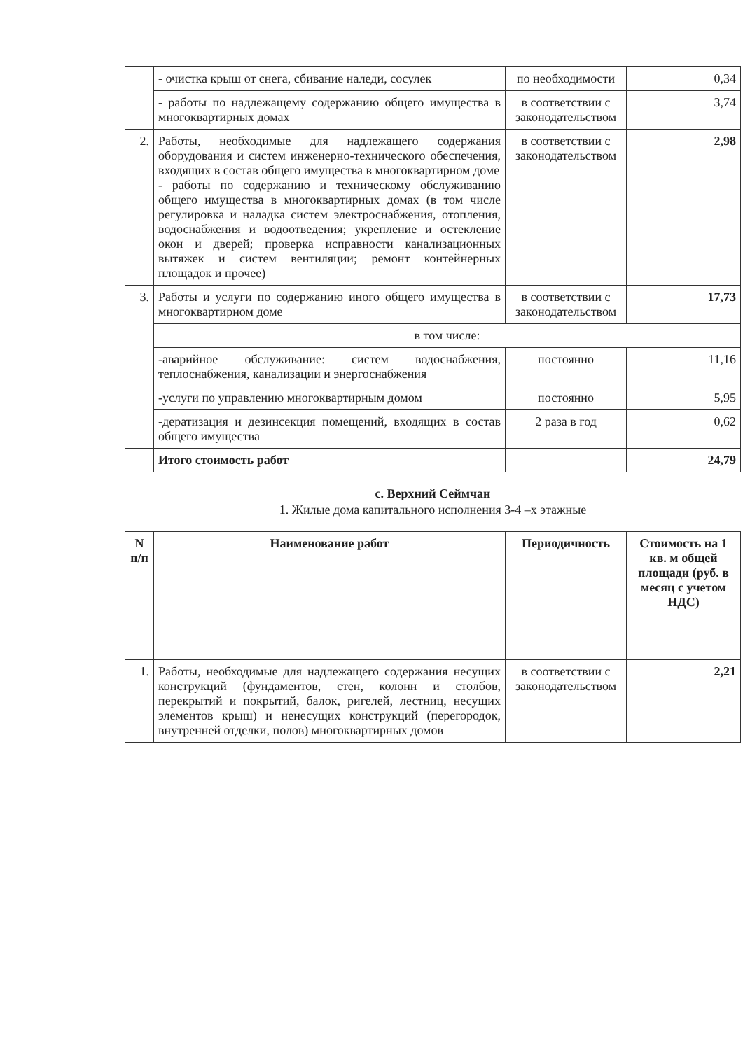| | - очистка крыш от снега, сбивание наледи, сосулек | по необходимости | 0,34 |
| | - работы по надлежащему содержанию общего имущества в многоквартирных домах | в соответствии с законодательством | 3,74 |
| 2. | Работы, необходимые для надлежащего содержания оборудования и систем инженерно-технического обеспечения, входящих в состав общего имущества в многоквартирном доме - работы по содержанию и техническому обслуживанию общего имущества в многоквартирных домах (в том числе регулировка и наладка систем электроснабжения, отопления, водоснабжения и водоотведения; укрепление и остекление окон и дверей; проверка исправности канализационных вытяжек и систем вентиляции; ремонт контейнерных площадок и прочее) | в соответствии с законодательством | 2,98 |
| 3. | Работы и услуги по содержанию иного общего имущества в многоквартирном доме | в соответствии с законодательством | 17,73 |
| | в том числе: | | |
| | -аварийное обслуживание: систем водоснабжения, теплоснабжения, канализации и энергоснабжения | постоянно | 11,16 |
| | -услуги по управлению многоквартирным домом | постоянно | 5,95 |
| | -дератизация и дезинсекция помещений, входящих в состав общего имущества | 2 раза в год | 0,62 |
| | Итого стоимость работ | | 24,79 |
с. Верхний Сеймчан
1. Жилые дома капитального исполнения 3-4 –х этажные
| N п/п | Наименование работ | Периодичность | Стоимость на 1 кв. м общей площади (руб. в месяц с учетом НДС) |
| --- | --- | --- | --- |
| 1. | Работы, необходимые для надлежащего содержания несущих конструкций (фундаментов, стен, колонн и столбов, перекрытий и покрытий, балок, ригелей, лестниц, несущих элементов крыш) и ненесущих конструкций (перегородок, внутренней отделки, полов) многоквартирных домов | в соответствии с законодательством | 2,21 |